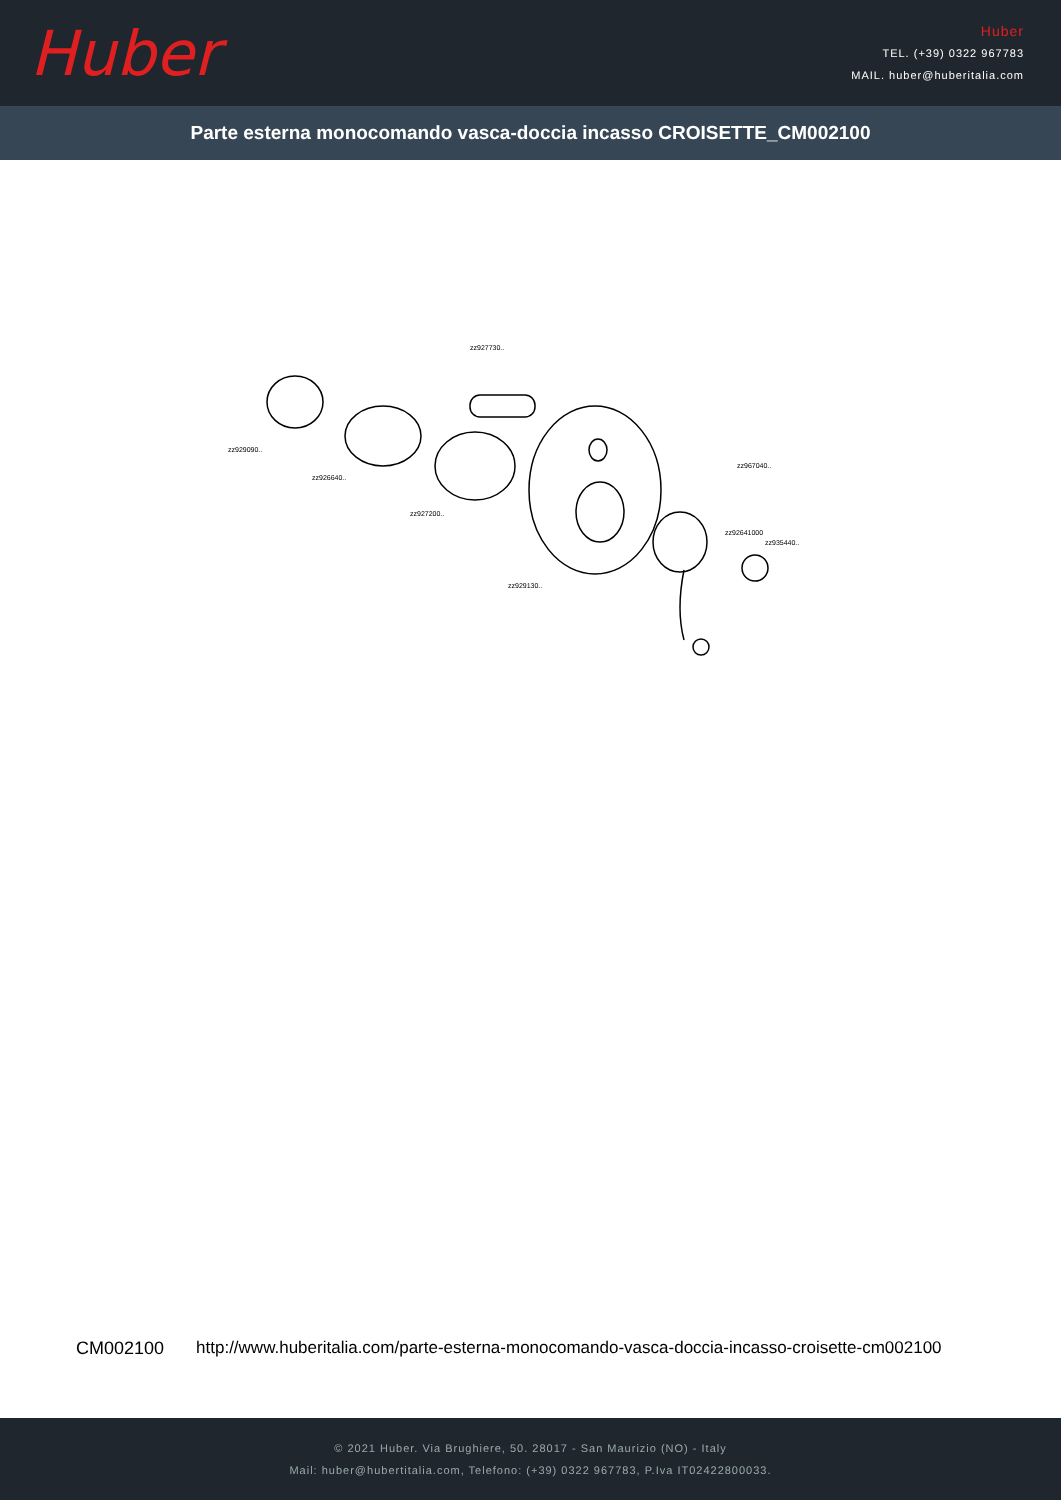Huber
Huber
TEL. (+39) 0322 967783
MAIL. huber@huberitalia.com
Parte esterna monocomando vasca-doccia incasso CROISETTE_CM002100
zz929090..
zz926640..
zz927200..
zz927730..
zz929130..
zz967040..
zz92641000
zz935440..
CM002100 http://www.huberitalia.com/parte-esterna-monocomando-vasca-doccia-incasso-croisette-cm002100
© 2021 Huber. Via Brughiere, 50. 28017 - San Maurizio (NO) - Italy
Mail: huber@hubertitalia.com, Telefono: (+39) 0322 967783, P.Iva IT02422800033.